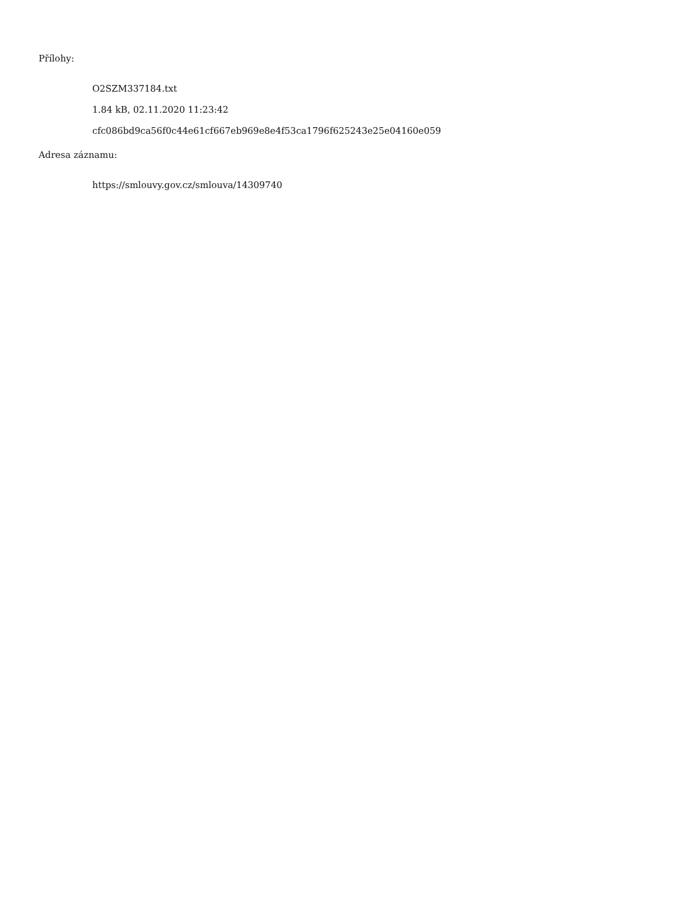Přílohy:
O2SZM337184.txt
1.84 kB, 02.11.2020 11:23:42
cfc086bd9ca56f0c44e61cf667eb969e8e4f53ca1796f625243e25e04160e059
Adresa záznamu:
https://smlouvy.gov.cz/smlouva/14309740